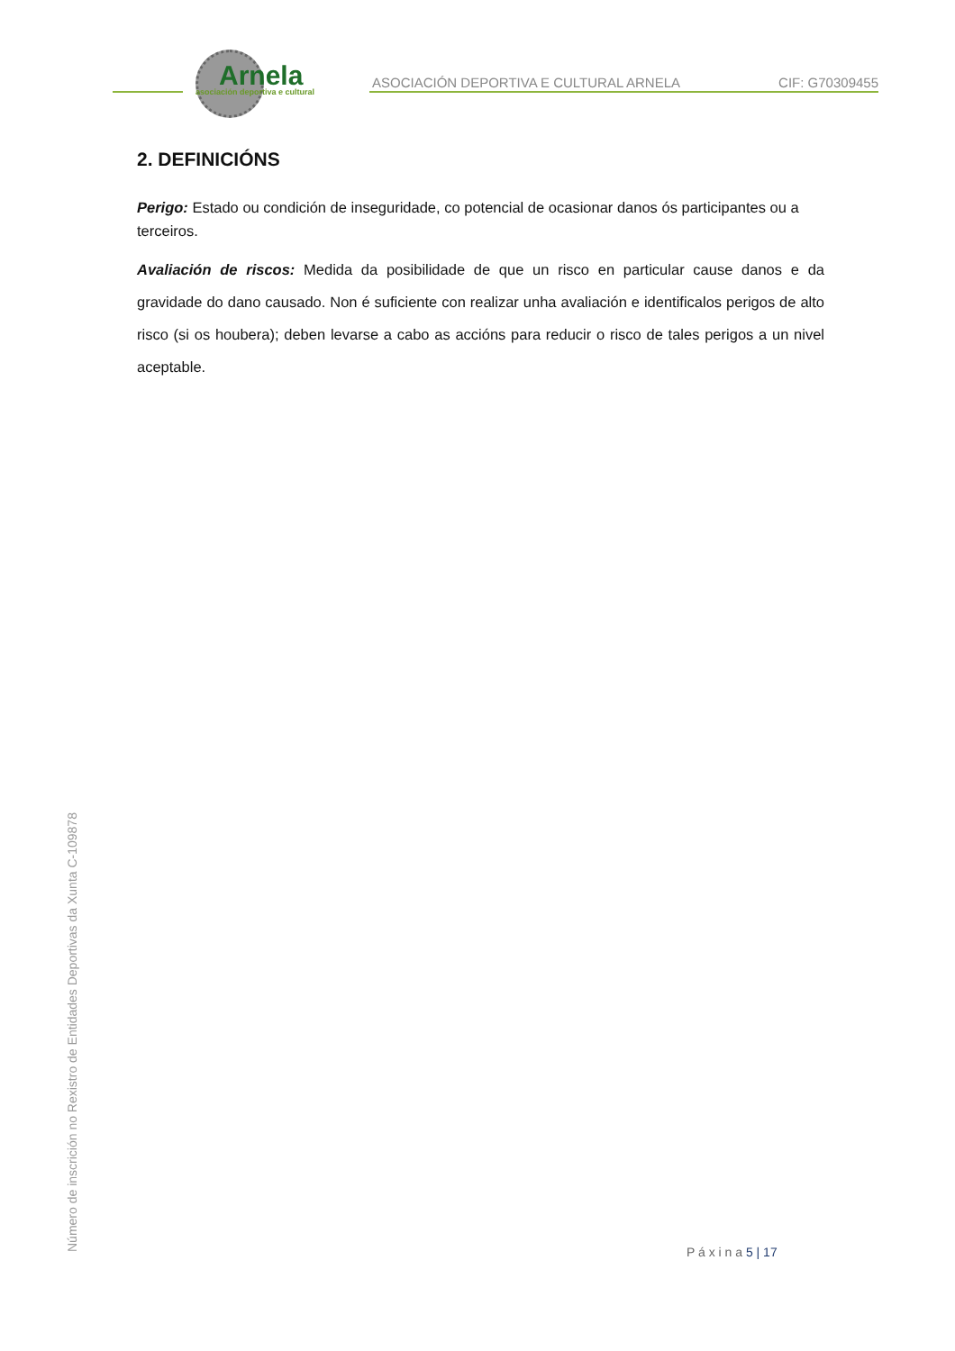Arnela
asociación deportiva e cultural
ASOCIACIÓN DEPORTIVA E CULTURAL ARNELA
CIF: G70309455
2. DEFINICIÓNS
Perigo: Estado ou condición de inseguridade, co potencial de ocasionar danos ós participantes ou a terceiros.
Avaliación de riscos: Medida da posibilidade de que un risco en particular cause danos e da gravidade do dano causado. Non é suficiente con realizar unha avaliación e identificalos perigos de alto risco (si os houbera); deben levarse a cabo as accións para reducir o risco de tales perigos a un nivel aceptable.
P á x i n a 5 | 17
Número de inscrición no Rexistro de Entidades Deportivas da Xunta C-109878